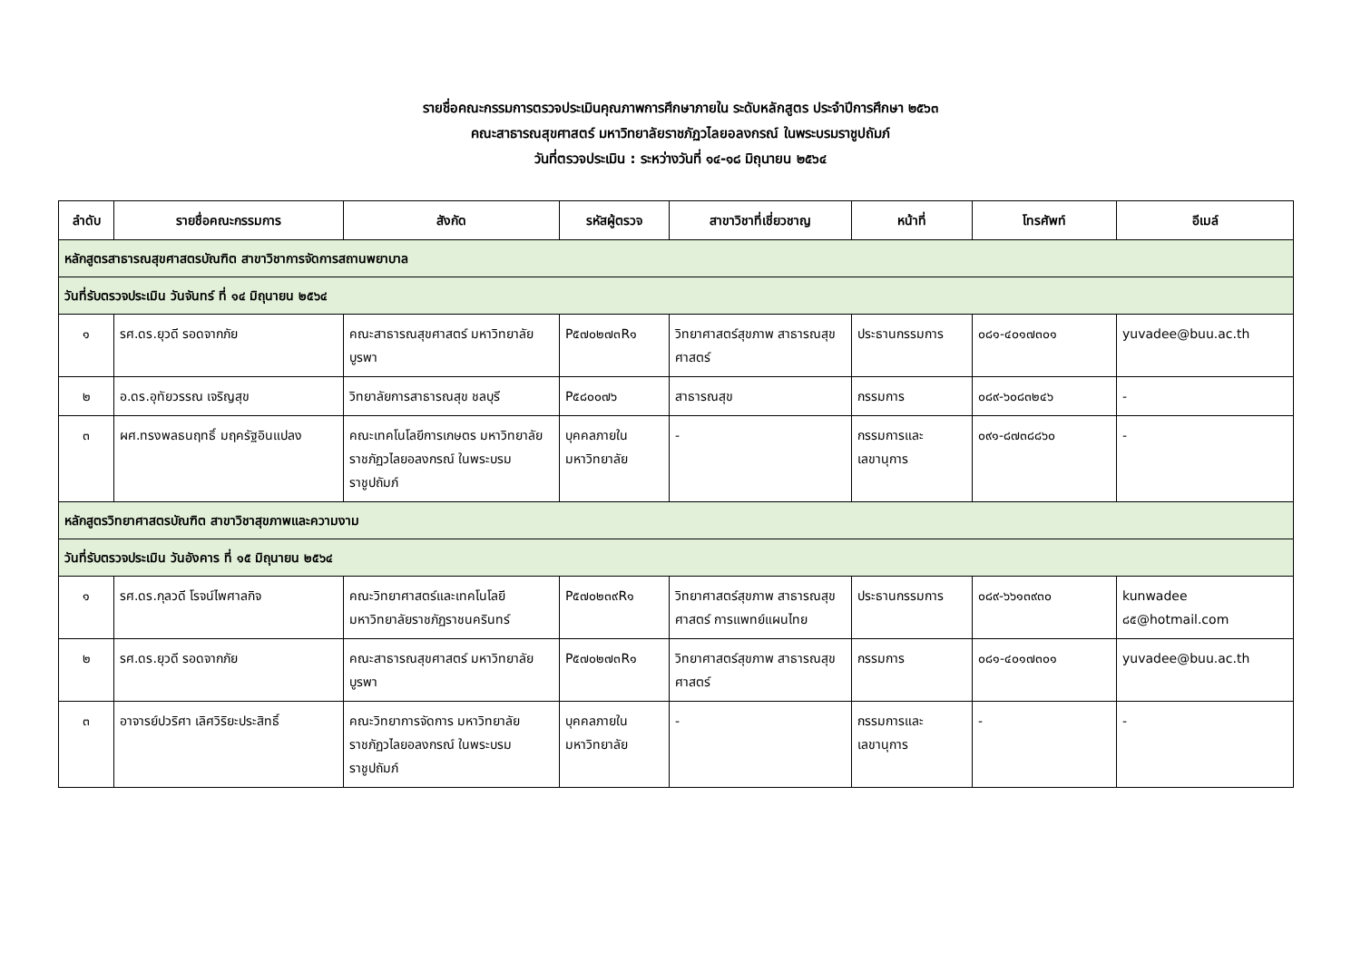รายชื่อคณะกรรมการตรวจประเมินคุณภาพการศึกษาภายใน ระดับหลักสูตร ประจำปีการศึกษา ๒๕๖๓
คณะสาธารณสุขศาสตร์ มหาวิทยาลัยราชภัฏวไลยอลงกรณ์ ในพระบรมราชูปถัมภ์
วันที่ตรวจประเมิน : ระหว่างวันที่ ๑๔-๑๘ มิถุนายน ๒๕๖๔
| ลำดับ | รายชื่อคณะกรรมการ | สังกัด | รหัสผู้ตรวจ | สาขาวิชาที่เชี่ยวชาญ | หน้าที่ | โทรศัพท์ | อีเมล์ |
| --- | --- | --- | --- | --- | --- | --- | --- |
| หลักสูตรสาธารณสุขศาสตรบัณฑิต สาขาวิชาการจัดการสถานพยาบาล | | | | | | | |
| วันที่รับตรวจประเมิน วันจันทร์ ที่ ๑๔ มิถุนายน ๒๕๖๔ | | | | | | | |
| ๑ | รศ.ดร.ยุวดี รอดจากภัย | คณะสาธารณสุขศาสตร์ มหาวิทยาลัยบูรพา | P๕๗๐๒๗๓R๑ | วิทยาศาสตร์สุขภาพ สาธารณสุขศาสตร์ | ประธานกรรมการ | ๐๘๑-๔๐๑๗๓๐๑ | yuvadee@buu.ac.th |
| ๒ | อ.ดร.อุทัยวรรณ เจริญสุข | วิทยาลัยการสาธารณสุข ชลบุรี | P๕๘๐๐๗๖ | สาธารณสุข | กรรมการ | ๐๘๙-๖๐๘๓๒๔๖ | - |
| ๓ | ผศ.ทรงพลธนฤทธิ์ มฤครัฐอินแปลง | คณะเทคโนโลยีการเกษตร มหาวิทยาลัยราชภัฏวไลยอลงกรณ์ ในพระบรมราชูปถัมภ์ | บุคคลภายใน มหาวิทยาลัย | - | กรรมการและ เลขานุการ | ๐๙๑-๘๗๓๘๘๖๐ | - |
| หลักสูตรวิทยาศาสตรบัณฑิต สาขาวิชาสุขภาพและความงาม | | | | | | | |
| วันที่รับตรวจประเมิน วันอังคาร ที่ ๑๕ มิถุนายน ๒๕๖๔ | | | | | | | |
| ๑ | รศ.ดร.กุลวดี โรจน์ไพศาลกิจ | คณะวิทยาศาสตร์และเทคโนโลยี มหาวิทยาลัยราชภัฏราชนครินทร์ | P๕๗๐๒๓๙R๑ | วิทยาศาสตร์สุขภาพ สาธารณสุขศาสตร์ การแพทย์แผนไทย | ประธานกรรมการ | ๐๘๙-๖๖๑๓๙๓๐ | kunwadee ๘๕@hotmail.com |
| ๒ | รศ.ดร.ยุวดี รอดจากภัย | คณะสาธารณสุขศาสตร์ มหาวิทยาลัยบูรพา | P๕๗๐๒๗๓R๑ | วิทยาศาสตร์สุขภาพ สาธารณสุขศาสตร์ | กรรมการ | ๐๘๑-๔๐๑๗๓๐๑ | yuvadee@buu.ac.th |
| ๓ | อาจารย์ปวริศา เลิศวิริยะประสิทธิ์ | คณะวิทยาการจัดการ มหาวิทยาลัยราชภัฏวไลยอลงกรณ์ ในพระบรมราชูปถัมภ์ | บุคคลภายใน มหาวิทยาลัย | - | กรรมการและ เลขานุการ | - | - |